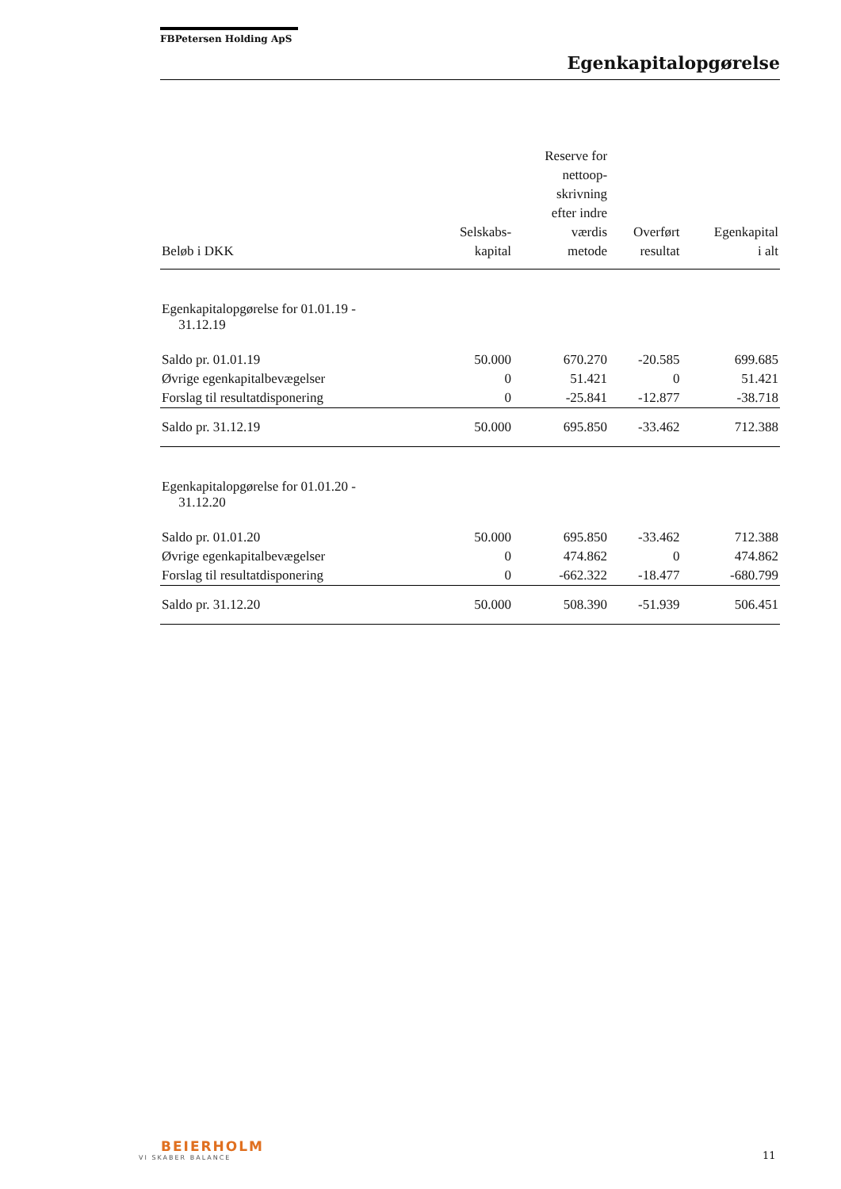FBPetersen Holding ApS
Egenkapitalopgørelse
| Beløb i DKK | Selskabs- kapital | Reserve for nettoop- skrivning efter indre værdis metode | Overført resultat | Egenkapital i alt |
| --- | --- | --- | --- | --- |
| Egenkapitalopgørelse for 01.01.19 - 31.12.19 | | | | |
| Saldo pr. 01.01.19 | 50.000 | 670.270 | -20.585 | 699.685 |
| Øvrige egenkapitalbevægelser | 0 | 51.421 | 0 | 51.421 |
| Forslag til resultatdisponering | 0 | -25.841 | -12.877 | -38.718 |
| Saldo pr. 31.12.19 | 50.000 | 695.850 | -33.462 | 712.388 |
| Egenkapitalopgørelse for 01.01.20 - 31.12.20 | | | | |
| Saldo pr. 01.01.20 | 50.000 | 695.850 | -33.462 | 712.388 |
| Øvrige egenkapitalbevægelser | 0 | 474.862 | 0 | 474.862 |
| Forslag til resultatdisponering | 0 | -662.322 | -18.477 | -680.799 |
| Saldo pr. 31.12.20 | 50.000 | 508.390 | -51.939 | 506.451 |
BEIERHOLM
VI SKABER BALANCE
11